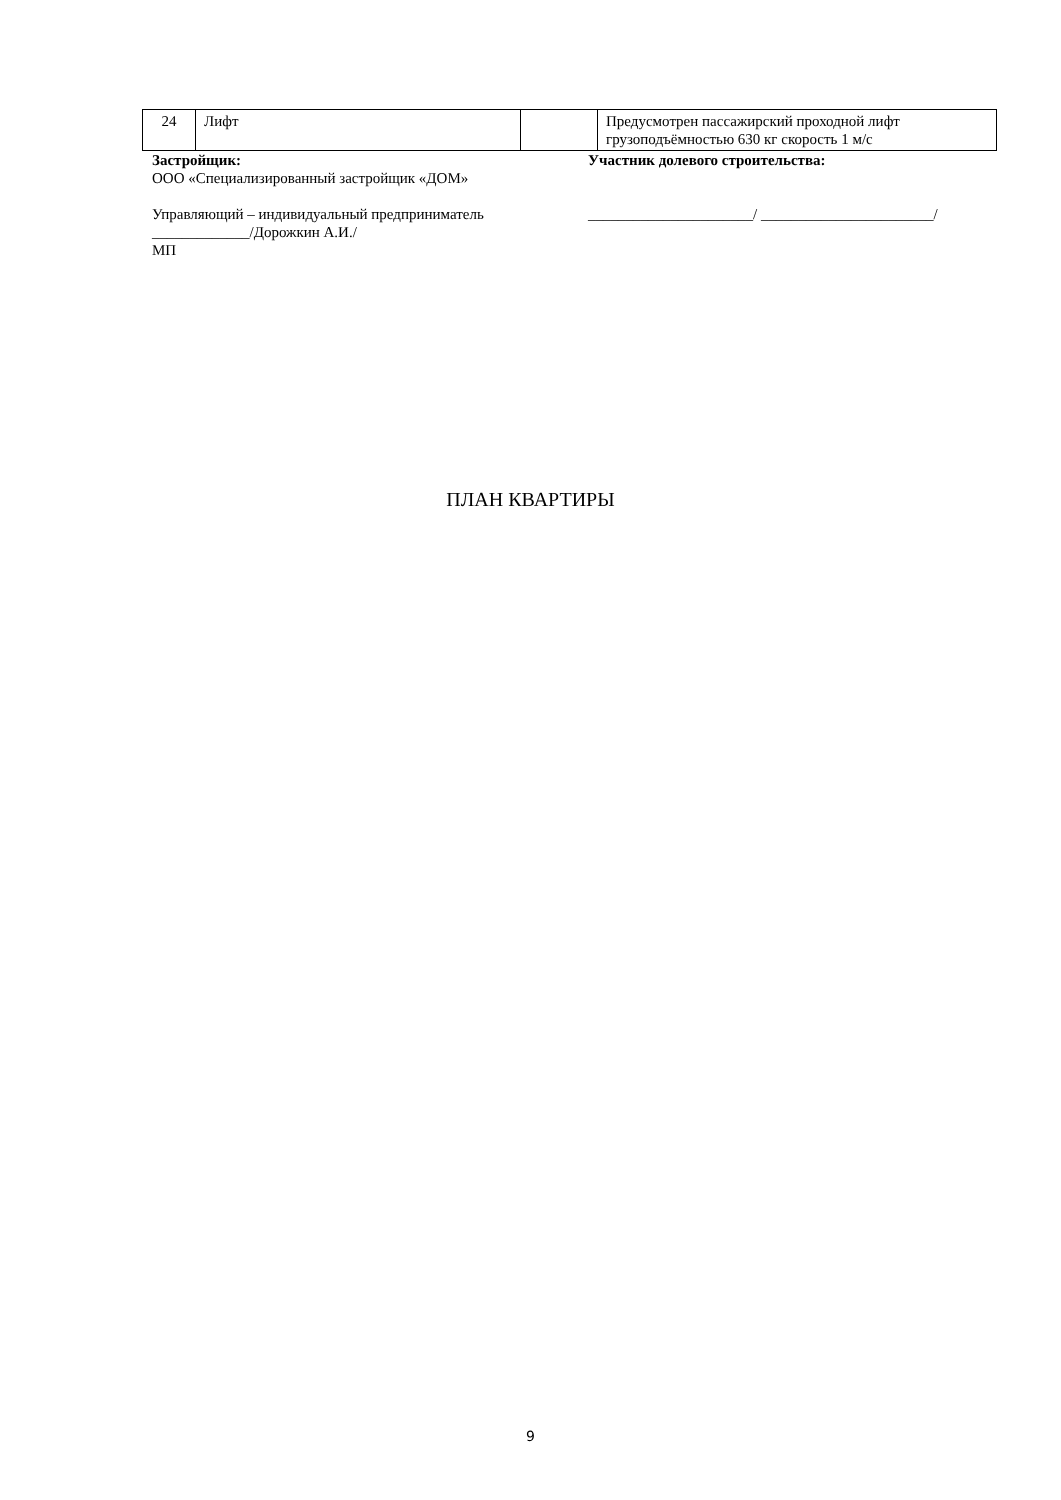| 24 | Лифт | | Предусмотрен пассажирский проходной лифт грузоподъёмностью 630 кг скорость 1 м/с |
Застройщик:
ООО «Специализированный застройщик «ДОМ»
Управляющий – индивидуальный предприниматель
_____________/Дорожкин А.И./
МП
Участник долевого строительства:
______________________/ _______________________/
ПЛАН КВАРТИРЫ
9